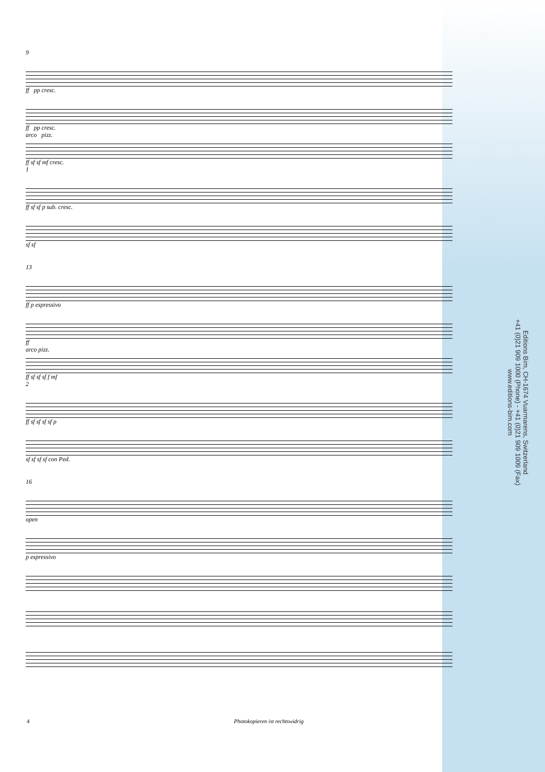9
ff pp cresc.
ff pp cresc.
arco pizz.
ff sf sf mf cresc.
1
ff sf sf p sub. cresc.
sf sf
13
ff p espressivo
ff
arco pizz.
ff sf sf sf f mf
2
ff sf sf sf sf p
sf sf sf sf con Ped.
16
open
p espressivo
Editions Bim, CH-1674 Vuarmarens, Switzerland
+41 (0)21 909 1000 (Phone) - +41 (0)21 909 1009 (Fax)
www.editions-bim.com
4 Photokopieren ist rechtswidrig